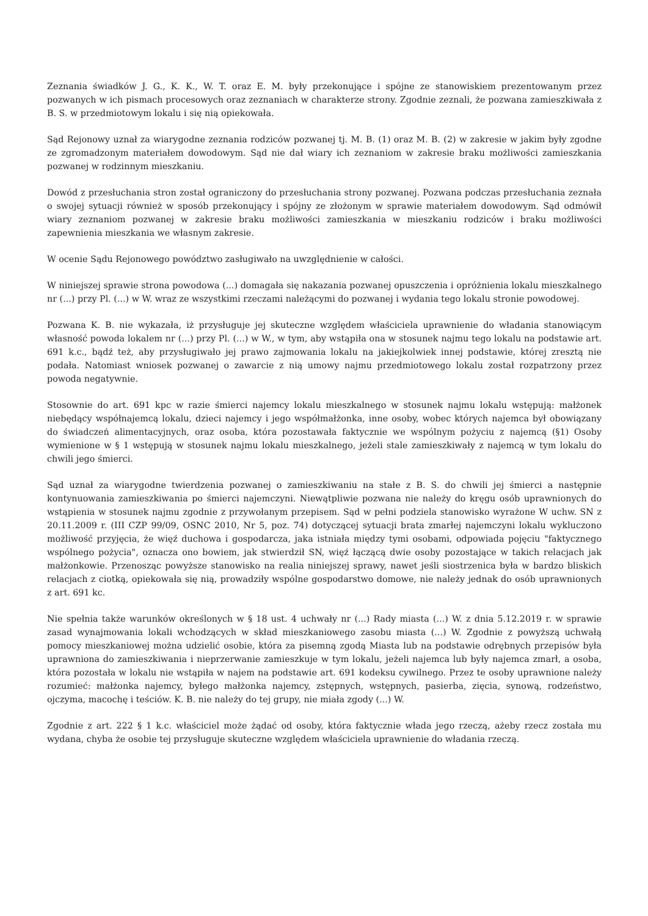Zeznania świadków J. G., K. K., W. T. oraz E. M. były przekonujące i spójne ze stanowiskiem prezentowanym przez pozwanych w ich pismach procesowych oraz zeznaniach w charakterze strony. Zgodnie zeznali, że pozwana zamieszkiwała z B. S. w przedmiotowym lokalu i się nią opiekowała.
Sąd Rejonowy uznał za wiarygodne zeznania rodziców pozwanej tj. M. B. (1) oraz M. B. (2) w zakresie w jakim były zgodne ze zgromadzonym materiałem dowodowym. Sąd nie dał wiary ich zeznaniom w zakresie braku możliwości zamieszkania pozwanej w rodzinnym mieszkaniu.
Dowód z przesłuchania stron został ograniczony do przesłuchania strony pozwanej. Pozwana podczas przesłuchania zeznała o swojej sytuacji również w sposób przekonujący i spójny ze złożonym w sprawie materiałem dowodowym. Sąd odmówił wiary zeznaniom pozwanej w zakresie braku możliwości zamieszkania w mieszkaniu rodziców i braku możliwości zapewnienia mieszkania we własnym zakresie.
W ocenie Sądu Rejonowego powództwo zasługiwało na uwzględnienie w całości.
W niniejszej sprawie strona powodowa (...) domagała się nakazania pozwanej opuszczenia i opróżnienia lokalu mieszkalnego nr (...) przy Pl. (...) w W. wraz ze wszystkimi rzeczami należącymi do pozwanej i wydania tego lokalu stronie powodowej.
Pozwana K. B. nie wykazała, iż przysługuje jej skuteczne względem właściciela uprawnienie do władania stanowiącym własność powoda lokalem nr (...) przy Pl. (...) w W., w tym, aby wstąpiła ona w stosunek najmu tego lokalu na podstawie art. 691 k.c., bądź też, aby przysługiwało jej prawo zajmowania lokalu na jakiejkolwiek innej podstawie, której zresztą nie podała. Natomiast wniosek pozwanej o zawarcie z nią umowy najmu przedmiotowego lokalu został rozpatrzony przez powoda negatywnie.
Stosownie do art. 691 kpc w razie śmierci najemcy lokalu mieszkalnego w stosunek najmu lokalu wstępują: małżonek niebędący współnajemcą lokalu, dzieci najemcy i jego współmałżonka, inne osoby, wobec których najemca był obowiązany do świadczeń alimentacyjnych, oraz osoba, która pozostawała faktycznie we wspólnym pożyciu z najemcą (§1) Osoby wymienione w § 1 wstępują w stosunek najmu lokalu mieszkalnego, jeżeli stale zamieszkiwały z najemcą w tym lokalu do chwili jego śmierci.
Sąd uznał za wiarygodne twierdzenia pozwanej o zamieszkiwaniu na stałe z B. S. do chwili jej śmierci a następnie kontynuowania zamieszkiwania po śmierci najemczyni. Niewątpliwie pozwana nie należy do kręgu osób uprawnionych do wstąpienia w stosunek najmu zgodnie z przywołanym przepisem. Sąd w pełni podziela stanowisko wyrażone W uchw. SN z 20.11.2009 r. (III CZP 99/09, OSNC 2010, Nr 5, poz. 74) dotyczącej sytuacji brata zmarłej najemczyni lokalu wykluczono możliwość przyjęcia, że więź duchowa i gospodarcza, jaka istniała między tymi osobami, odpowiada pojęciu "faktycznego wspólnego pożycia", oznacza ono bowiem, jak stwierdził SN, więź łączącą dwie osoby pozostające w takich relacjach jak małżonkowie. Przenosząc powyższe stanowisko na realia niniejszej sprawy, nawet jeśli siostrzenica była w bardzo bliskich relacjach z ciotką, opiekowała się nią, prowadziły wspólne gospodarstwo domowe, nie należy jednak do osób uprawnionych z art. 691 kc.
Nie spełnia także warunków określonych w § 18 ust. 4 uchwały nr (...) Rady miasta (...) W. z dnia 5.12.2019 r. w sprawie zasad wynajmowania lokali wchodzących w skład mieszkaniowego zasobu miasta (...) W. Zgodnie z powyższą uchwałą pomocy mieszkaniowej można udzielić osobie, która za pisemną zgodą Miasta lub na podstawie odrębnych przepisów była uprawniona do zamieszkiwania i nieprzerwanie zamieszkuje w tym lokalu, jeżeli najemca lub były najemca zmarł, a osoba, która pozostała w lokalu nie wstąpiła w najem na podstawie art. 691 kodeksu cywilnego. Przez te osoby uprawnione należy rozumieć: małżonka najemcy, byłego małżonka najemcy, zstępnych, wstępnych, pasierba, zięcia, synową, rodzeństwo, ojczyma, macochę i teściów. K. B. nie należy do tej grupy, nie miała zgody (...) W.
Zgodnie z art. 222 § 1 k.c. właściciel może żądać od osoby, która faktycznie włada jego rzeczą, ażeby rzecz została mu wydana, chyba że osobie tej przysługuje skuteczne względem właściciela uprawnienie do władania rzeczą.